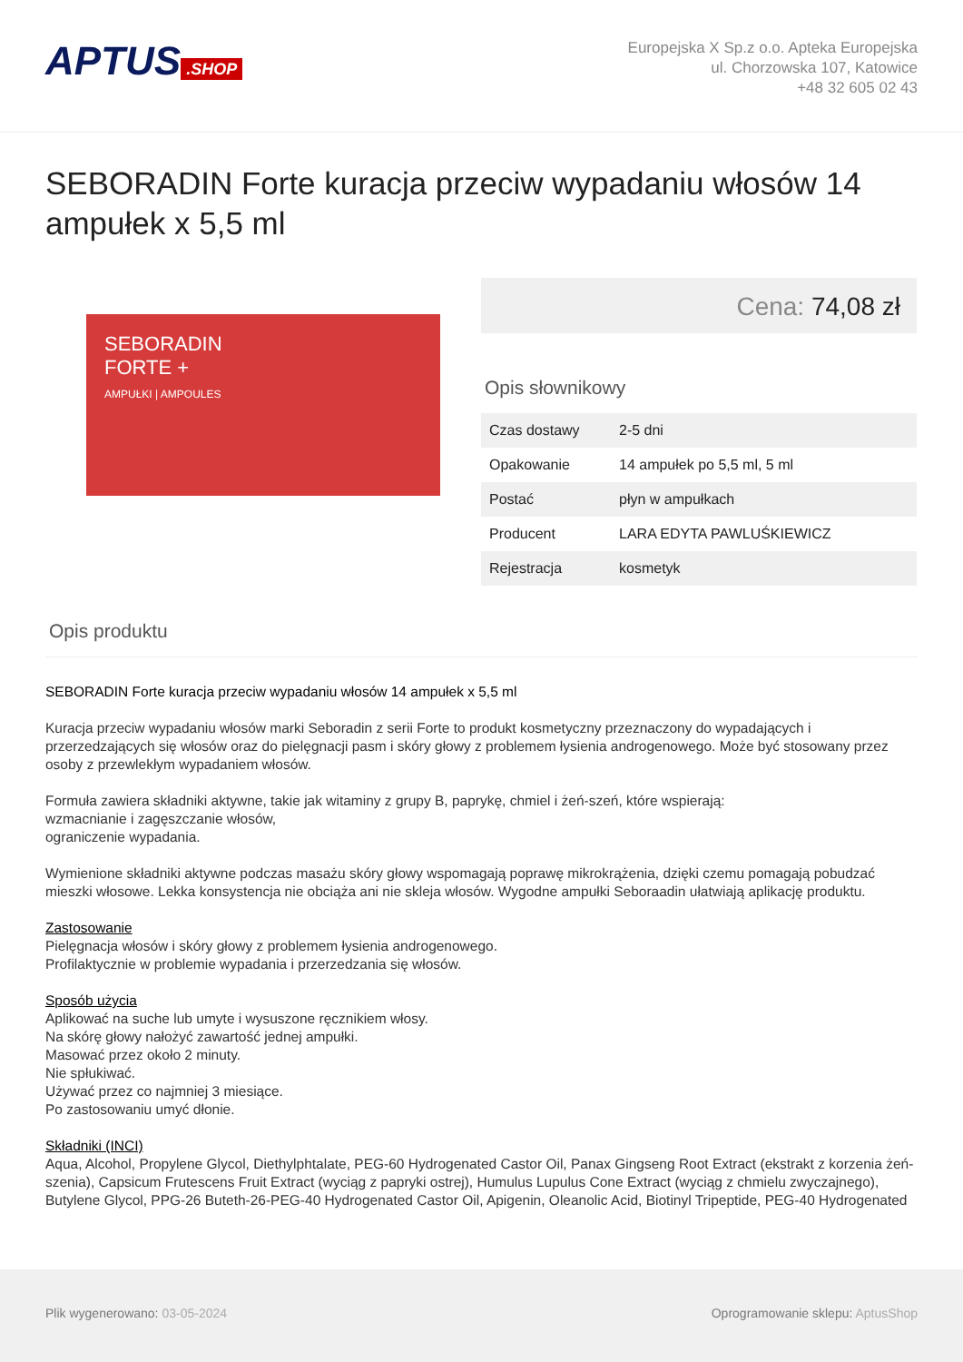APTUS.SHOP
Europejska X Sp.z o.o. Apteka Europejska
ul. Chorzowska 107, Katowice
+48 32 605 02 43
SEBORADIN Forte kuracja przeciw wypadaniu włosów 14 ampułek x 5,5 ml
SEBORADIN
FORTE +
AMPUŁKI | AMPOULES
Cena: 74,08 zł
Opis słownikowy
| Czas dostawy | 2-5 dni |
| Opakowanie | 14 ampułek po 5,5 ml, 5 ml |
| Postać | płyn w ampułkach |
| Producent | LARA EDYTA PAWLUŚKIEWICZ |
| Rejestracja | kosmetyk |
Opis produktu
SEBORADIN Forte kuracja przeciw wypadaniu włosów 14 ampułek x 5,5 ml
Kuracja przeciw wypadaniu włosów marki Seboradin z serii Forte to produkt kosmetyczny przeznaczony do wypadających i przerzedzających się włosów oraz do pielęgnacji pasm i skóry głowy z problemem łysienia androgenowego. Może być stosowany przez osoby z przewlekłym wypadaniem włosów.
Formuła zawiera składniki aktywne, takie jak witaminy z grupy B, paprykę, chmiel i żeń-szeń, które wspierają:
wzmacnianie i zagęszczanie włosów,
ograniczenie wypadania.
Wymienione składniki aktywne podczas masażu skóry głowy wspomagają poprawę mikrokrążenia, dzięki czemu pomagają pobudzać mieszki włosowe. Lekka konsystencja nie obciąża ani nie skleja włosów. Wygodne ampułki Seboraadin ułatwiają aplikację produktu.
Zastosowanie
Pielęgnacja włosów i skóry głowy z problemem łysienia androgenowego.
Profilaktycznie w problemie wypadania i przerzedzania się włosów.
Sposób użycia
Aplikować na suche lub umyte i wysuszone ręcznikiem włosy.
Na skórę głowy nałożyć zawartość jednej ampułki.
Masować przez około 2 minuty.
Nie spłukiwać.
Używać przez co najmniej 3 miesiące.
Po zastosowaniu umyć dłonie.
Składniki (INCI)
Aqua, Alcohol, Propylene Glycol, Diethylphtalate, PEG-60 Hydrogenated Castor Oil, Panax Gingseng Root Extract (ekstrakt z korzenia żeń-szenia), Capsicum Frutescens Fruit Extract (wyciąg z papryki ostrej), Humulus Lupulus Cone Extract (wyciąg z chmielu zwyczajnego), Butylene Glycol, PPG-26 Buteth-26-PEG-40 Hydrogenated Castor Oil, Apigenin, Oleanolic Acid, Biotinyl Tripeptide, PEG-40 Hydrogenated
Plik wygenerowano: 03-05-2024 Oprogramowanie sklepu: AptusShop